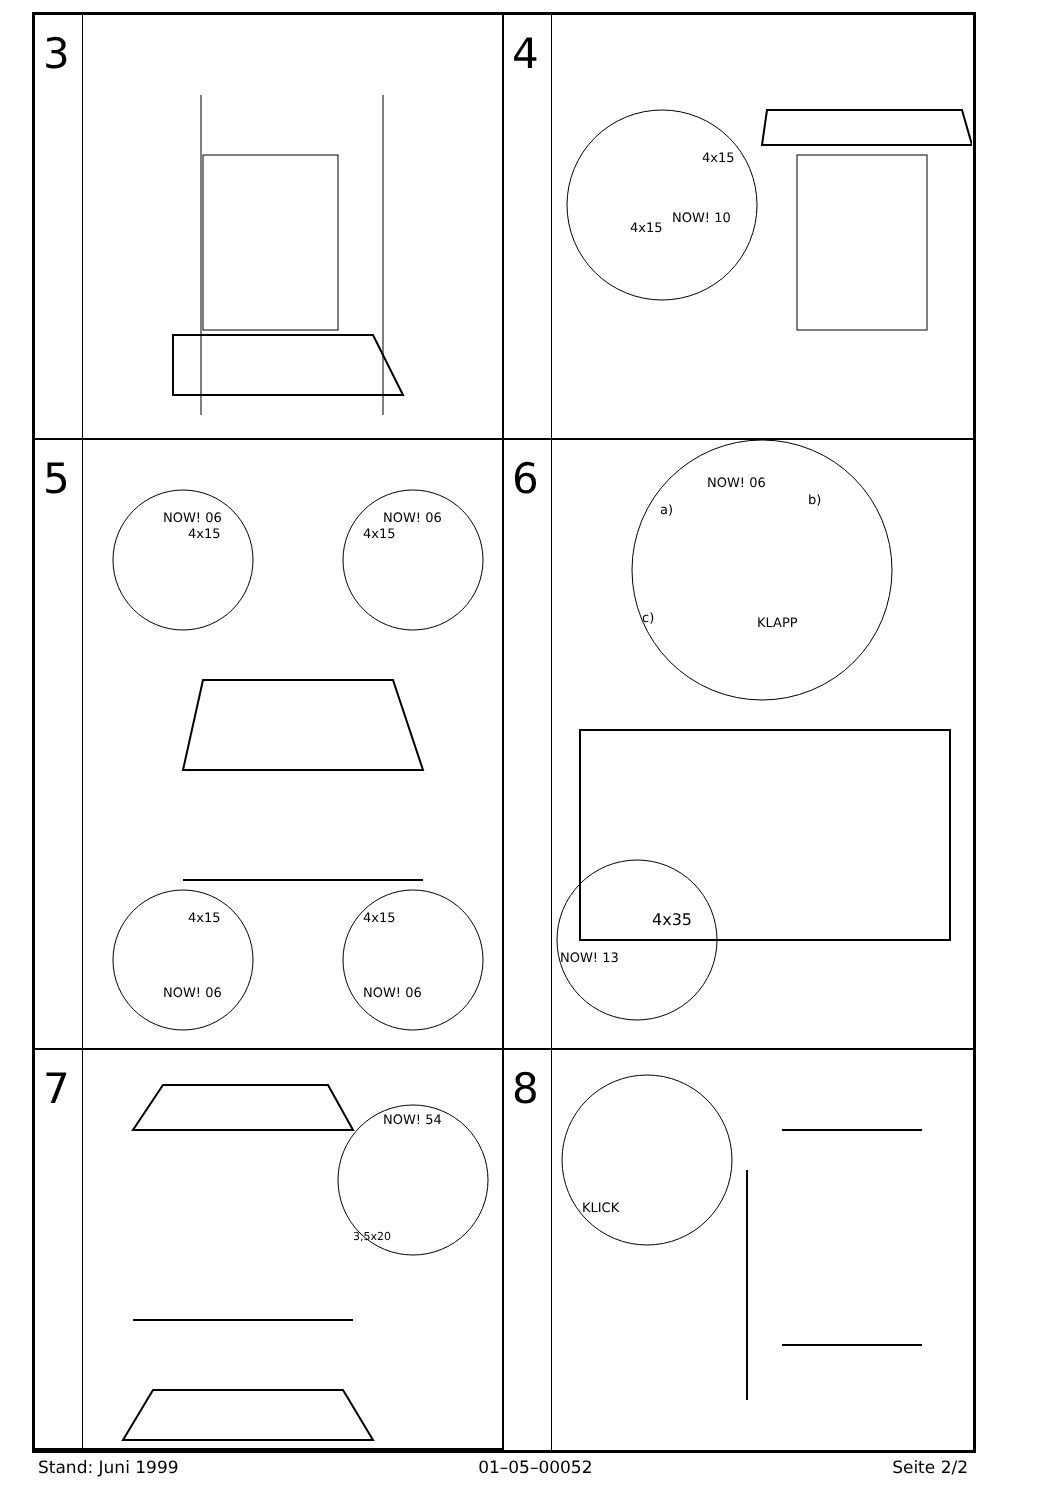3
4
4x15
4x15
NOW! 10
5
NOW! 06
4x15
NOW! 06
4x15
4x15
NOW! 06
4x15
NOW! 06
6
NOW! 06
a)
b)
c) KLAPP
4x35
NOW! 13
7
NOW! 54
3,5x20
8
KLICK
Stand: Juni 1999 01–05–00052 Seite 2/2